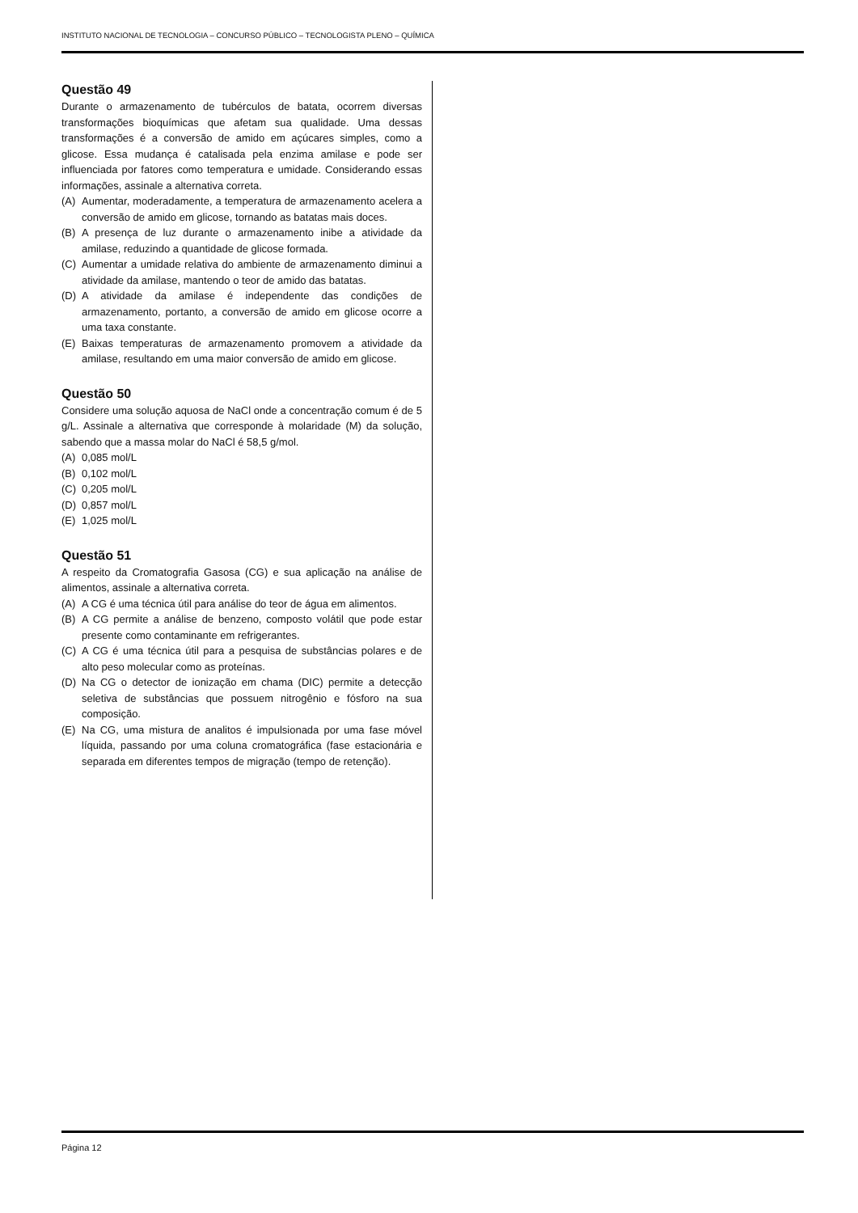INSTITUTO NACIONAL DE TECNOLOGIA – CONCURSO PÚBLICO – TECNOLOGISTA PLENO – QUÍMICA
Questão 49
Durante o armazenamento de tubérculos de batata, ocorrem diversas transformações bioquímicas que afetam sua qualidade. Uma dessas transformações é a conversão de amido em açúcares simples, como a glicose. Essa mudança é catalisada pela enzima amilase e pode ser influenciada por fatores como temperatura e umidade. Considerando essas informações, assinale a alternativa correta.
(A) Aumentar, moderadamente, a temperatura de armazenamento acelera a conversão de amido em glicose, tornando as batatas mais doces.
(B) A presença de luz durante o armazenamento inibe a atividade da amilase, reduzindo a quantidade de glicose formada.
(C) Aumentar a umidade relativa do ambiente de armazenamento diminui a atividade da amilase, mantendo o teor de amido das batatas.
(D) A atividade da amilase é independente das condições de armazenamento, portanto, a conversão de amido em glicose ocorre a uma taxa constante.
(E) Baixas temperaturas de armazenamento promovem a atividade da amilase, resultando em uma maior conversão de amido em glicose.
Questão 50
Considere uma solução aquosa de NaCl onde a concentração comum é de 5 g/L. Assinale a alternativa que corresponde à molaridade (M) da solução, sabendo que a massa molar do NaCl é 58,5 g/mol.
(A) 0,085 mol/L
(B) 0,102 mol/L
(C) 0,205 mol/L
(D) 0,857 mol/L
(E) 1,025 mol/L
Questão 51
A respeito da Cromatografia Gasosa (CG) e sua aplicação na análise de alimentos, assinale a alternativa correta.
(A) A CG é uma técnica útil para análise do teor de água em alimentos.
(B) A CG permite a análise de benzeno, composto volátil que pode estar presente como contaminante em refrigerantes.
(C) A CG é uma técnica útil para a pesquisa de substâncias polares e de alto peso molecular como as proteínas.
(D) Na CG o detector de ionização em chama (DIC) permite a detecção seletiva de substâncias que possuem nitrogênio e fósforo na sua composição.
(E) Na CG, uma mistura de analitos é impulsionada por uma fase móvel líquida, passando por uma coluna cromatográfica (fase estacionária e separada em diferentes tempos de migração (tempo de retenção).
Página 12